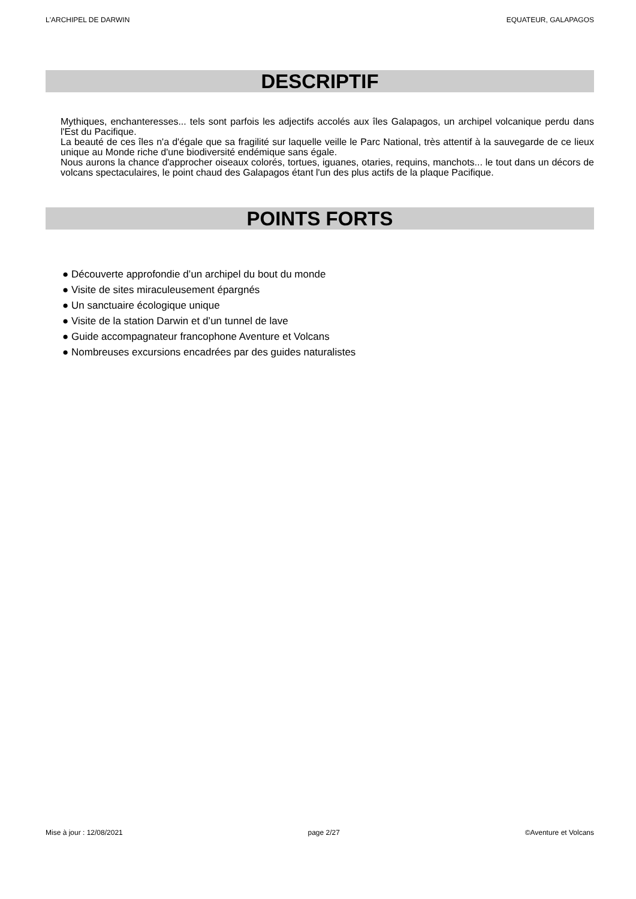L'ARCHIPEL DE DARWIN EQUATEUR, GALAPAGOS
DESCRIPTIF
Mythiques, enchanteresses... tels sont parfois les adjectifs accolés aux îles Galapagos, un archipel volcanique perdu dans l'Est du Pacifique.
La beauté de ces îles n'a d'égale que sa fragilité sur laquelle veille le Parc National, très attentif à la sauvegarde de ce lieux unique au Monde riche d'une biodiversité endémique sans égale.
Nous aurons la chance d'approcher oiseaux colorés, tortues, iguanes, otaries, requins, manchots... le tout dans un décors de volcans spectaculaires, le point chaud des Galapagos étant l'un des plus actifs de la plaque Pacifique.
POINTS FORTS
● Découverte approfondie d’un archipel du bout du monde
● Visite de sites miraculeusement épargnés
● Un sanctuaire écologique unique
● Visite de la station Darwin et d’un tunnel de lave
● Guide accompagnateur francophone Aventure et Volcans
● Nombreuses excursions encadrées par des guides naturalistes
Mise à jour : 12/08/2021 page 2/27 ©Aventure et Volcans